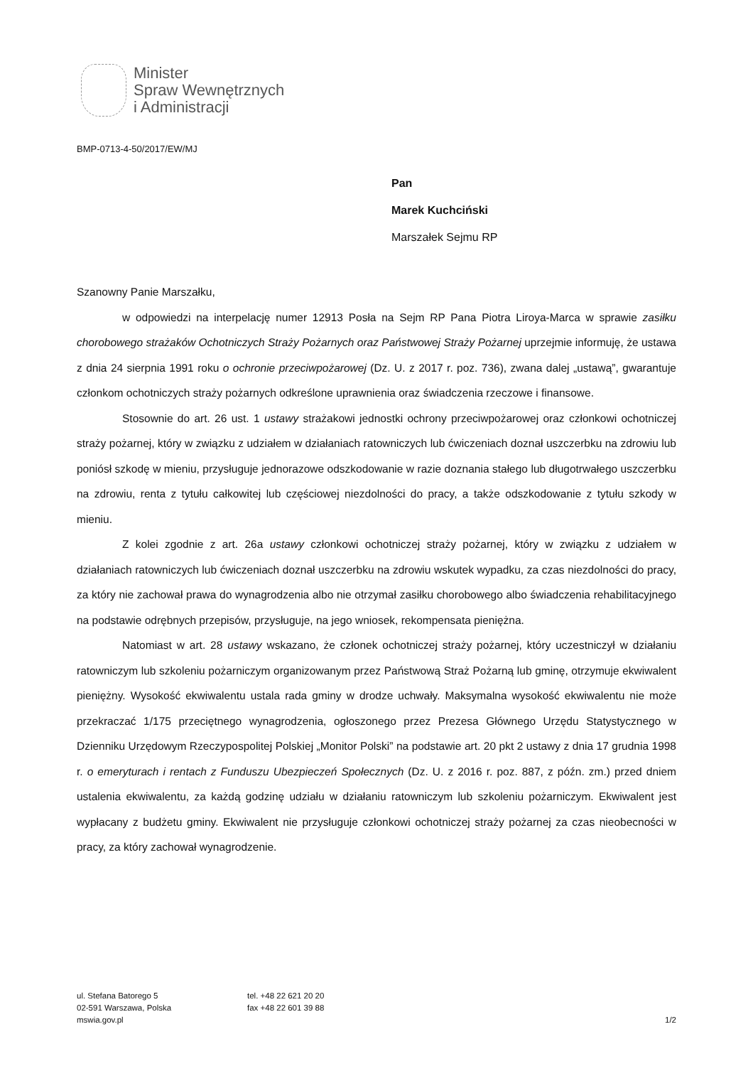Minister
Spraw Wewnętrznych
i Administracji
BMP-0713-4-50/2017/EW/MJ
Pan
Marek Kuchciński
Marszałek Sejmu RP
Szanowny Panie Marszałku,
w odpowiedzi na interpelację numer 12913 Posła na Sejm RP Pana Piotra Liroya-Marca w sprawie zasiłku chorobowego strażaków Ochotniczych Straży Pożarnych oraz Państwowej Straży Pożarnej uprzejmie informuję, że ustawa z dnia 24 sierpnia 1991 roku o ochronie przeciwpożarowej (Dz. U. z 2017 r. poz. 736), zwana dalej „ustawą”, gwarantuje członkom ochotniczych straży pożarnych odkreślone uprawnienia oraz świadczenia rzeczowe i finansowe.
Stosownie do art. 26 ust. 1 ustawy strażakowi jednostki ochrony przeciwpożarowej oraz członkowi ochotniczej straży pożarnej, który w związku z udziałem w działaniach ratowniczych lub ćwiczeniach doznał uszczerbku na zdrowiu lub poniósł szkodę w mieniu, przysługuje jednorazowe odszkodowanie w razie doznania stałego lub długotrwałego uszczerbku na zdrowiu, renta z tytułu całkowitej lub częściowej niezdolności do pracy, a także odszkodowanie z tytułu szkody w mieniu.
Z kolei zgodnie z art. 26a ustawy członkowi ochotniczej straży pożarnej, który w związku z udziałem w działaniach ratowniczych lub ćwiczeniach doznał uszczerbku na zdrowiu wskutek wypadku, za czas niezdolności do pracy, za który nie zachował prawa do wynagrodzenia albo nie otrzymał zasiłku chorobowego albo świadczenia rehabilitacyjnego na podstawie odrębnych przepisów, przysługuje, na jego wniosek, rekompensata pieniężna.
Natomiast w art. 28 ustawy wskazano, że członek ochotniczej straży pożarnej, który uczestniczył w działaniu ratowniczym lub szkoleniu pożarniczym organizowanym przez Państwową Straż Pożarną lub gminę, otrzymuje ekwiwalent pieniężny. Wysokość ekwiwalentu ustala rada gminy w drodze uchwały. Maksymalna wysokość ekwiwalentu nie może przekraczać 1/175 przeciętnego wynagrodzenia, ogłoszonego przez Prezesa Głównego Urzędu Statystycznego w Dzienniku Urzędowym Rzeczypospolitej Polskiej „Monitor Polski” na podstawie art. 20 pkt 2 ustawy z dnia 17 grudnia 1998 r. o emeryturach i rentach z Funduszu Ubezpieczeń Społecznych (Dz. U. z 2016 r. poz. 887, z późn. zm.) przed dniem ustalenia ekwiwalentu, za każdą godzinę udziału w działaniu ratowniczym lub szkoleniu pożarniczym. Ekwiwalent jest wypłacany z budżetu gminy. Ekwiwalent nie przysługuje członkowi ochotniczej straży pożarnej za czas nieobecności w pracy, za który zachował wynagrodzenie.
ul. Stefana Batorego 5
02-591 Warszawa, Polska
mswia.gov.pl
tel. +48 22 621 20 20
fax +48 22 601 39 88
1/2